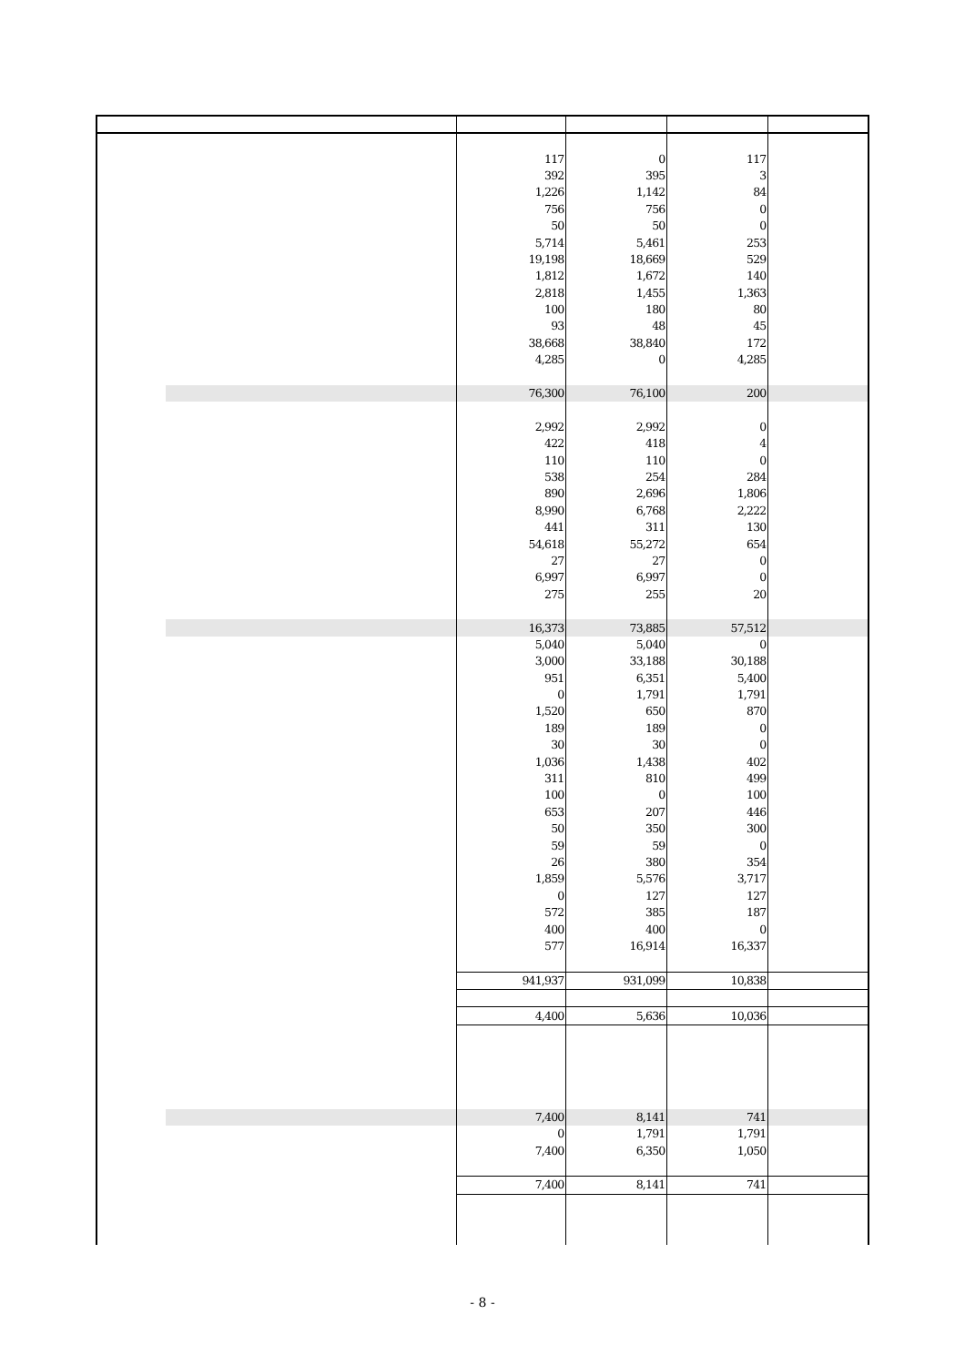| | 117 | 0 | 117 | |
| | 392 | 395 | 3 | |
| | 1,226 | 1,142 | 84 | |
| | 756 | 756 | 0 | |
| | 50 | 50 | 0 | |
| | 5,714 | 5,461 | 253 | |
| | 19,198 | 18,669 | 529 | |
| | 1,812 | 1,672 | 140 | |
| | 2,818 | 1,455 | 1,363 | |
| | 100 | 180 | 80 | |
| | 93 | 48 | 45 | |
| | 38,668 | 38,840 | 172 | |
| | 4,285 | 0 | 4,285 | |
| | 76,300 | 76,100 | 200 | |
| | 2,992 | 2,992 | 0 | |
| | 422 | 418 | 4 | |
| | 110 | 110 | 0 | |
| | 538 | 254 | 284 | |
| | 890 | 2,696 | 1,806 | |
| | 8,990 | 6,768 | 2,222 | |
| | 441 | 311 | 130 | |
| | 54,618 | 55,272 | 654 | |
| | 27 | 27 | 0 | |
| | 6,997 | 6,997 | 0 | |
| | 275 | 255 | 20 | |
| | 16,373 | 73,885 | 57,512 | |
| | 5,040 | 5,040 | 0 | |
| | 3,000 | 33,188 | 30,188 | |
| | 951 | 6,351 | 5,400 | |
| | 0 | 1,791 | 1,791 | |
| | 1,520 | 650 | 870 | |
| | 189 | 189 | 0 | |
| | 30 | 30 | 0 | |
| | 1,036 | 1,438 | 402 | |
| | 311 | 810 | 499 | |
| | 100 | 0 | 100 | |
| | 653 | 207 | 446 | |
| | 50 | 350 | 300 | |
| | 59 | 59 | 0 | |
| | 26 | 380 | 354 | |
| | 1,859 | 5,576 | 3,717 | |
| | 0 | 127 | 127 | |
| | 572 | 385 | 187 | |
| | 400 | 400 | 0 | |
| | 577 | 16,914 | 16,337 | |
| | 941,937 | 931,099 | 10,838 | |
| | 4,400 | 5,636 | 10,036 | |
| | 7,400 | 8,141 | 741 | |
| | 0 | 1,791 | 1,791 | |
| | 7,400 | 6,350 | 1,050 | |
| | 7,400 | 8,141 | 741 | |
- 8 -